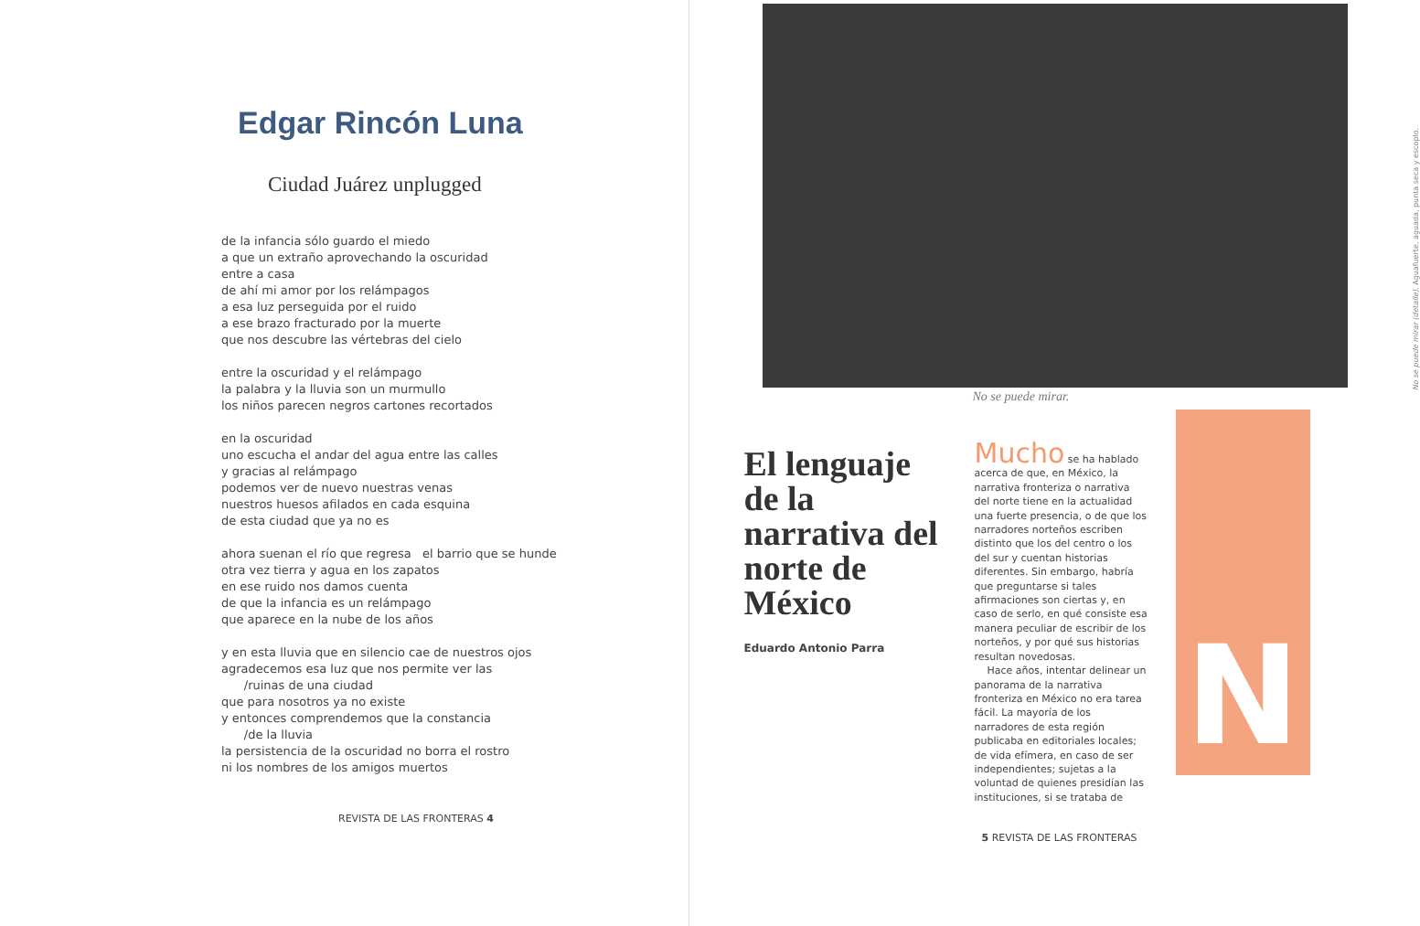Edgar Rincón Luna
Ciudad Juárez unplugged
de la infancia sólo guardo el miedo
a que un extraño aprovechando la oscuridad
entre a casa
de ahí mi amor por los relámpagos
a esa luz perseguida por el ruido
a ese brazo fracturado por la muerte
que nos descubre las vértebras del cielo
entre la oscuridad y el relámpago
la palabra y la lluvia son un murmullo
los niños parecen negros cartones recortados
en la oscuridad
uno escucha el andar del agua entre las calles
y gracias al relámpago
podemos ver de nuevo nuestras venas
nuestros huesos afilados en cada esquina
de esta ciudad que ya no es
ahora suenan el río que regresa el barrio que se hunde
otra vez tierra y agua en los zapatos
en ese ruido nos damos cuenta
de que la infancia es un relámpago
que aparece en la nube de los años
y en esta lluvia que en silencio cae de nuestros ojos
agradecemos esa luz que nos permite ver las
/ruinas de una ciudad
que para nosotros ya no existe
y entonces comprendemos que la constancia
/de la lluvia
la persistencia de la oscuridad no borra el rostro
ni los nombres de los amigos muertos
REVISTA DE LAS FRONTERAS 4
No se puede mirar (detalle). Aguafuerte, aguada, punta seca y escoplo.
No se puede mirar.
El lenguaje de la narrativa del norte de México
Eduardo Antonio Parra
Mucho se ha hablado acerca de que, en México, la narrativa fronteriza o narrativa del norte tiene en la actualidad una fuerte presencia, o de que los narradores norteños escriben distinto que los del centro o los del sur y cuentan historias diferentes. Sin embargo, habría que preguntarse si tales afirmaciones son ciertas y, en caso de serlo, en qué consiste esa manera peculiar de escribir de los norteños, y por qué sus historias resultan novedosas.
Hace años, intentar delinear un panorama de la narrativa fronteriza en México no era tarea fácil. La mayoría de los narradores de esta región publicaba en editoriales locales; de vida efímera, en caso de ser independientes; sujetas a la voluntad de quienes presidían las instituciones, si se trataba de
N
5 REVISTA DE LAS FRONTERAS